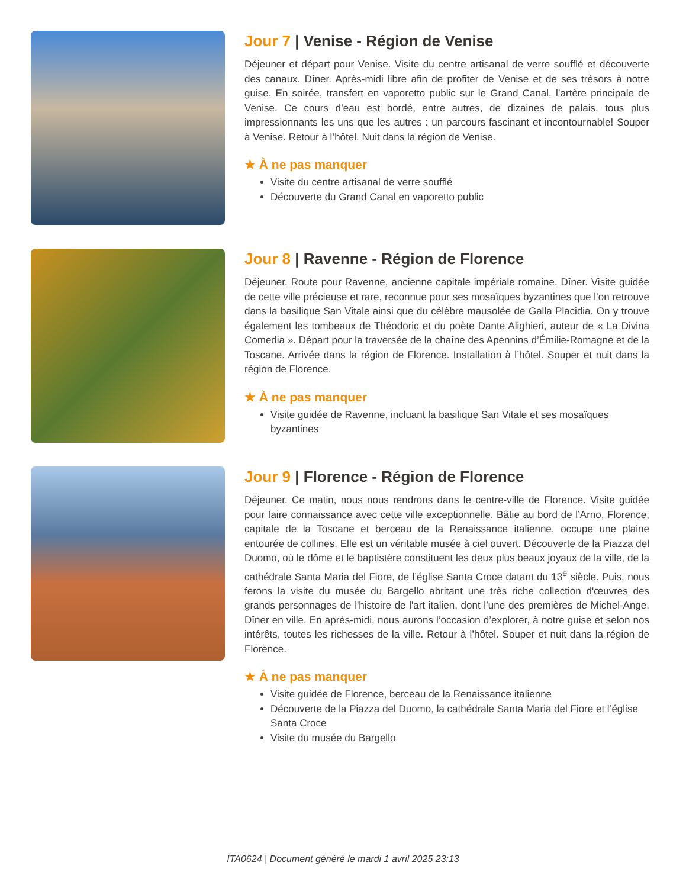Jour 7 | Venise - Région de Venise
Déjeuner et départ pour Venise. Visite du centre artisanal de verre soufflé et découverte des canaux. Dîner. Après-midi libre afin de profiter de Venise et de ses trésors à notre guise. En soirée, transfert en vaporetto public sur le Grand Canal, l’artère principale de Venise. Ce cours d’eau est bordé, entre autres, de dizaines de palais, tous plus impressionnants les uns que les autres : un parcours fascinant et incontournable! Souper à Venise. Retour à l’hôtel. Nuit dans la région de Venise.
★ À ne pas manquer
Visite du centre artisanal de verre soufflé
Découverte du Grand Canal en vaporetto public
Jour 8 | Ravenne - Région de Florence
Déjeuner. Route pour Ravenne, ancienne capitale impériale romaine. Dîner. Visite guidée de cette ville précieuse et rare, reconnue pour ses mosaïques byzantines que l’on retrouve dans la basilique San Vitale ainsi que du célèbre mausolée de Galla Placidia. On y trouve également les tombeaux de Théodoric et du poète Dante Alighieri, auteur de « La Divina Comedia ». Départ pour la traversée de la chaîne des Apennins d’Émilie-Romagne et de la Toscane. Arrivée dans la région de Florence. Installation à l’hôtel. Souper et nuit dans la région de Florence.
★ À ne pas manquer
Visite guidée de Ravenne, incluant la basilique San Vitale et ses mosaïques byzantines
Jour 9 | Florence - Région de Florence
Déjeuner. Ce matin, nous nous rendrons dans le centre-ville de Florence. Visite guidée pour faire connaissance avec cette ville exceptionnelle. Bâtie au bord de l’Arno, Florence, capitale de la Toscane et berceau de la Renaissance italienne, occupe une plaine entourée de collines. Elle est un véritable musée à ciel ouvert. Découverte de la Piazza del Duomo, où le dôme et le baptistère constituent les deux plus beaux joyaux de la ville, de la cathédrale Santa Maria del Fiore, de l’église Santa Croce datant du 13<sup>e</sup> siècle. Puis, nous ferons la visite du musée du Bargello abritant une très riche collection d'œuvres des grands personnages de l'histoire de l'art italien, dont l’une des premières de Michel-Ange. Dîner en ville. En après-midi, nous aurons l’occasion d’explorer, à notre guise et selon nos intérêts, toutes les richesses de la ville. Retour à l’hôtel. Souper et nuit dans la région de Florence.
★ À ne pas manquer
Visite guidée de Florence, berceau de la Renaissance italienne
Découverte de la Piazza del Duomo, la cathédrale Santa Maria del Fiore et l’église Santa Croce
Visite du musée du Bargello
ITA0624 | Document généré le mardi 1 avril 2025 23:13